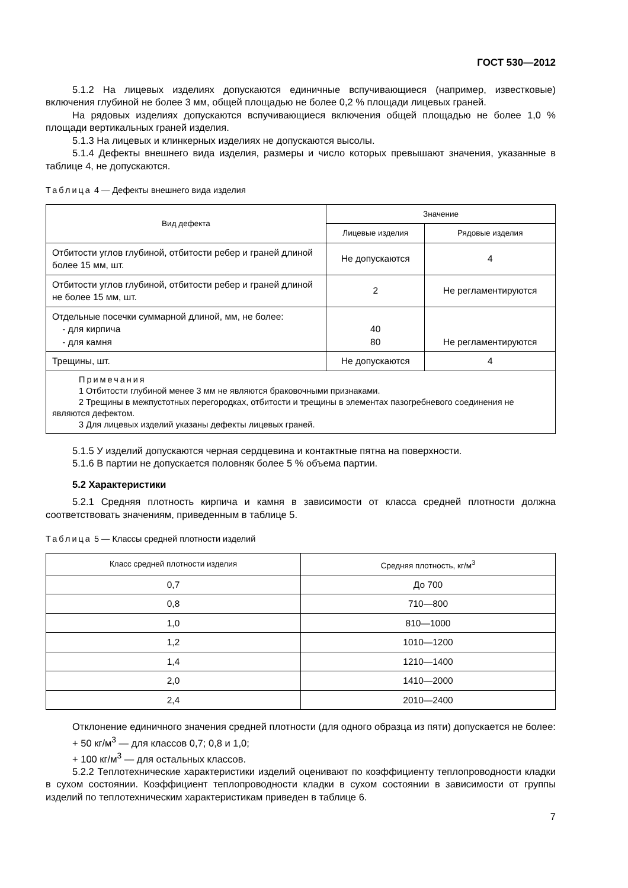ГОСТ 530—2012
5.1.2 На лицевых изделиях допускаются единичные вспучивающиеся (например, известковые) включения глубиной не более 3 мм, общей площадью не более 0,2 % площади лицевых граней.
На рядовых изделиях допускаются вспучивающиеся включения общей площадью не более 1,0 % площади вертикальных граней изделия.
5.1.3 На лицевых и клинкерных изделиях не допускаются высолы.
5.1.4 Дефекты внешнего вида изделия, размеры и число которых превышают значения, указанные в таблице 4, не допускаются.
Таблица 4 — Дефекты внешнего вида изделия
| Вид дефекта | Значение | |
| --- | --- | --- |
| | Лицевые изделия | Рядовые изделия |
| Отбитости углов глубиной, отбитости ребер и граней длиной более 15 мм, шт. | Не допускаются | 4 |
| Отбитости углов глубиной, отбитости ребер и граней длиной не более 15 мм, шт. | 2 | Не регламентируются |
| Отдельные посечки суммарной длиной, мм, не более: - для кирпича - для камня | 40 80 | Не регламентируются |
| Трещины, шт. | Не допускаются | 4 |
| Примечания 1 Отбитости глубиной менее 3 мм не являются браковочными признаками. 2 Трещины в межпустотных перегородках, отбитости и трещины в элементах пазогребневого соединения не являются дефектом. 3 Для лицевых изделий указаны дефекты лицевых граней. | | |
5.1.5 У изделий допускаются черная сердцевина и контактные пятна на поверхности.
5.1.6 В партии не допускается половняк более 5 % объема партии.
5.2 Характеристики
5.2.1 Средняя плотность кирпича и камня в зависимости от класса средней плотности должна соответствовать значениям, приведенным в таблице 5.
Таблица 5 — Классы средней плотности изделий
| Класс средней плотности изделия | Средняя плотность, кг/м<sup>3</sup> |
| --- | --- |
| 0,7 | До 700 |
| 0,8 | 710—800 |
| 1,0 | 810—1000 |
| 1,2 | 1010—1200 |
| 1,4 | 1210—1400 |
| 2,0 | 1410—2000 |
| 2,4 | 2010—2400 |
Отклонение единичного значения средней плотности (для одного образца из пяти) допускается не более:
+ 50 кг/м<sup>3</sup> — для классов 0,7; 0,8 и 1,0;
+ 100 кг/м<sup>3</sup> — для остальных классов.
5.2.2 Теплотехнические характеристики изделий оценивают по коэффициенту теплопроводности кладки в сухом состоянии. Коэффициент теплопроводности кладки в сухом состоянии в зависимости от группы изделий по теплотехническим характеристикам приведен в таблице 6.
7